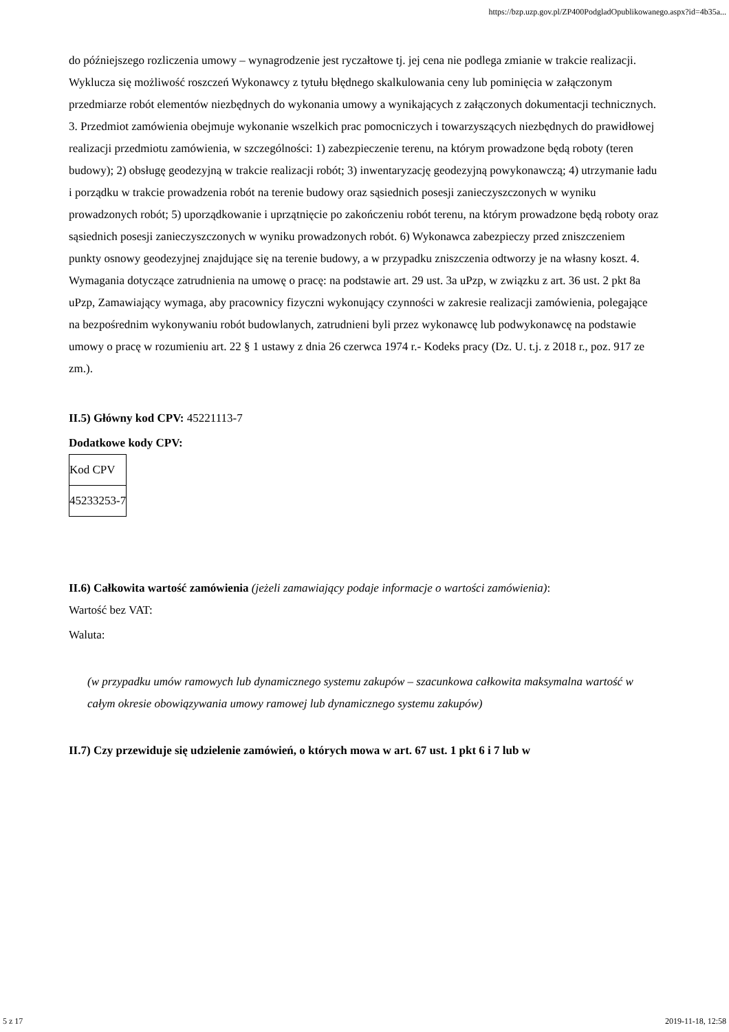https://bzp.uzp.gov.pl/ZP400PodgladOpublikowanego.aspx?id=4b35a...
do późniejszego rozliczenia umowy – wynagrodzenie jest ryczałtowe tj. jej cena nie podlega zmianie w trakcie realizacji. Wyklucza się możliwość roszczeń Wykonawcy z tytułu błędnego skalkulowania ceny lub pominięcia w załączonym przedmiarze robót elementów niezbędnych do wykonania umowy a wynikających z załączonych dokumentacji technicznych. 3. Przedmiot zamówienia obejmuje wykonanie wszelkich prac pomocniczych i towarzyszących niezbędnych do prawidłowej realizacji przedmiotu zamówienia, w szczególności: 1) zabezpieczenie terenu, na którym prowadzone będą roboty (teren budowy); 2) obsługę geodezyjną w trakcie realizacji robót; 3) inwentaryzację geodezyjną powykonawczą; 4) utrzymanie ładu i porządku w trakcie prowadzenia robót na terenie budowy oraz sąsiednich posesji zanieczyszczonych w wyniku prowadzonych robót; 5) uporządkowanie i uprzątnięcie po zakończeniu robót terenu, na którym prowadzone będą roboty oraz sąsiednich posesji zanieczyszczonych w wyniku prowadzonych robót. 6) Wykonawca zabezpieczy przed zniszczeniem punkty osnowy geodezyjnej znajdujące się na terenie budowy, a w przypadku zniszczenia odtworzy je na własny koszt. 4. Wymagania dotyczące zatrudnienia na umowę o pracę: na podstawie art. 29 ust. 3a uPzp, w związku z art. 36 ust. 2 pkt 8a uPzp, Zamawiający wymaga, aby pracownicy fizyczni wykonujący czynności w zakresie realizacji zamówienia, polegające na bezpośrednim wykonywaniu robót budowlanych, zatrudnieni byli przez wykonawcę lub podwykonawcę na podstawie umowy o pracę w rozumieniu art. 22 § 1 ustawy z dnia 26 czerwca 1974 r.- Kodeks pracy (Dz. U. t.j. z 2018 r., poz. 917 ze zm.).
II.5) Główny kod CPV: 45221113-7
Dodatkowe kody CPV:
| Kod CPV |
| 45233253-7 |
II.6) Całkowita wartość zamówienia (jeżeli zamawiający podaje informacje o wartości zamówienia):
Wartość bez VAT:
Waluta:
(w przypadku umów ramowych lub dynamicznego systemu zakupów – szacunkowa całkowita maksymalna wartość w całym okresie obowiązywania umowy ramowej lub dynamicznego systemu zakupów)
II.7) Czy przewiduje się udzielenie zamówień, o których mowa w art. 67 ust. 1 pkt 6 i 7 lub w
5 z 17 2019-11-18, 12:58